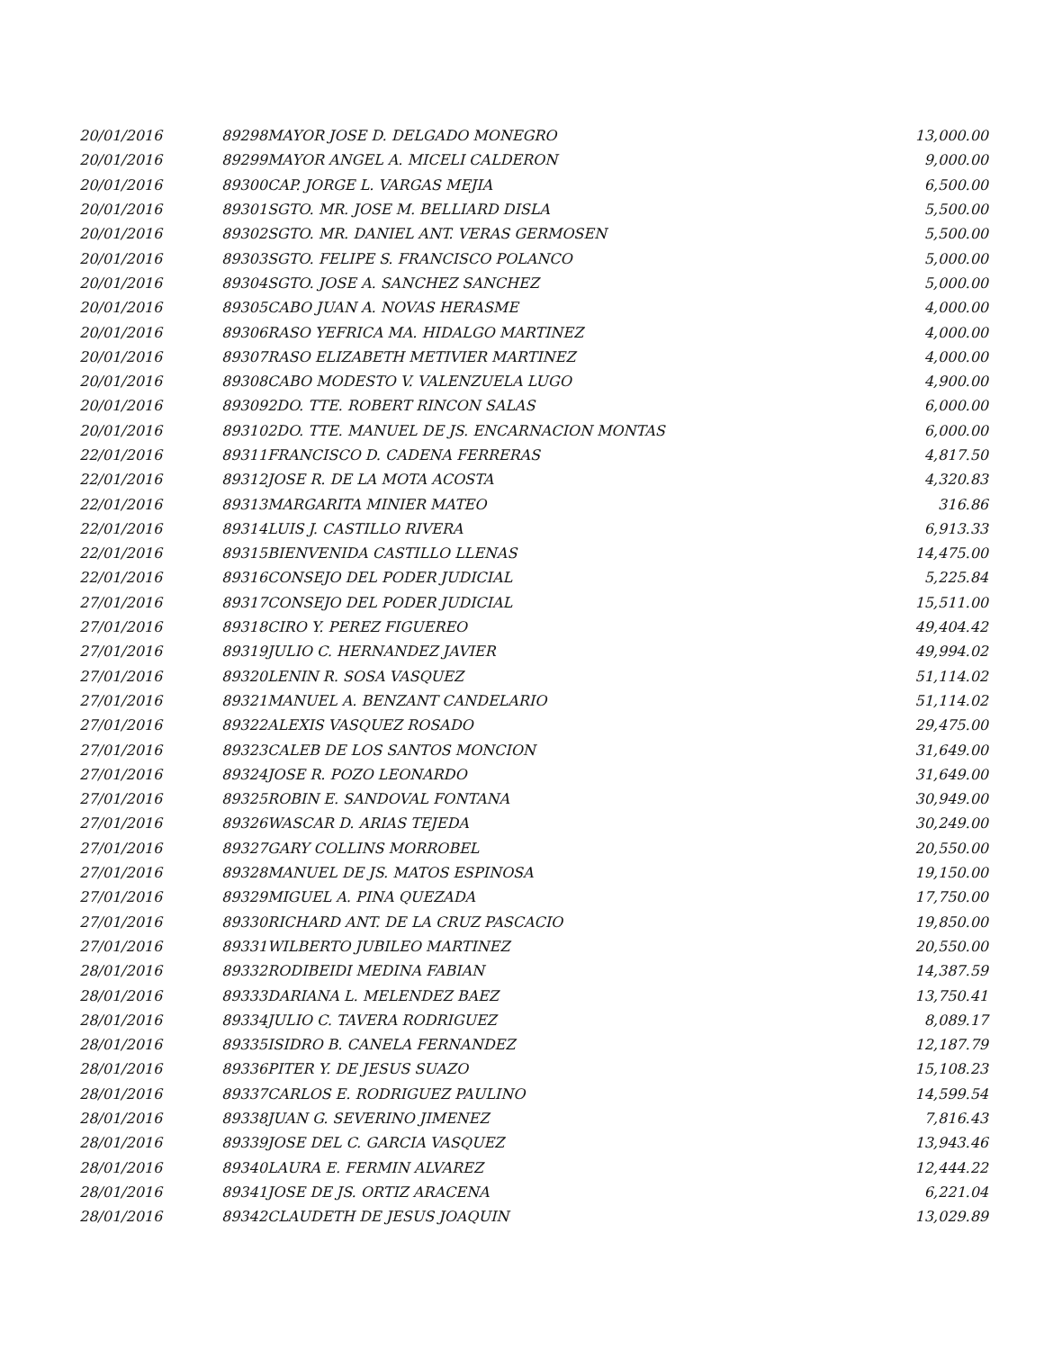| 20/01/2016 | 89298 | MAYOR JOSE D. DELGADO MONEGRO | 13,000.00 |
| 20/01/2016 | 89299 | MAYOR ANGEL A. MICELI CALDERON | 9,000.00 |
| 20/01/2016 | 89300 | CAP. JORGE L. VARGAS MEJIA | 6,500.00 |
| 20/01/2016 | 89301 | SGTO. MR. JOSE M. BELLIARD DISLA | 5,500.00 |
| 20/01/2016 | 89302 | SGTO. MR. DANIEL ANT. VERAS GERMOSEN | 5,500.00 |
| 20/01/2016 | 89303 | SGTO. FELIPE S. FRANCISCO POLANCO | 5,000.00 |
| 20/01/2016 | 89304 | SGTO. JOSE A. SANCHEZ SANCHEZ | 5,000.00 |
| 20/01/2016 | 89305 | CABO JUAN A. NOVAS HERASME | 4,000.00 |
| 20/01/2016 | 89306 | RASO YEFRICA MA. HIDALGO MARTINEZ | 4,000.00 |
| 20/01/2016 | 89307 | RASO ELIZABETH METIVIER MARTINEZ | 4,000.00 |
| 20/01/2016 | 89308 | CABO MODESTO V. VALENZUELA LUGO | 4,900.00 |
| 20/01/2016 | 89309 | 2DO. TTE. ROBERT RINCON SALAS | 6,000.00 |
| 20/01/2016 | 89310 | 2DO. TTE. MANUEL DE JS. ENCARNACION MONTAS | 6,000.00 |
| 22/01/2016 | 89311 | FRANCISCO D. CADENA FERRERAS | 4,817.50 |
| 22/01/2016 | 89312 | JOSE R. DE LA MOTA ACOSTA | 4,320.83 |
| 22/01/2016 | 89313 | MARGARITA MINIER MATEO | 316.86 |
| 22/01/2016 | 89314 | LUIS J. CASTILLO RIVERA | 6,913.33 |
| 22/01/2016 | 89315 | BIENVENIDA CASTILLO LLENAS | 14,475.00 |
| 22/01/2016 | 89316 | CONSEJO DEL PODER JUDICIAL | 5,225.84 |
| 27/01/2016 | 89317 | CONSEJO DEL PODER JUDICIAL | 15,511.00 |
| 27/01/2016 | 89318 | CIRO Y. PEREZ FIGUEREO | 49,404.42 |
| 27/01/2016 | 89319 | JULIO C. HERNANDEZ JAVIER | 49,994.02 |
| 27/01/2016 | 89320 | LENIN R. SOSA VASQUEZ | 51,114.02 |
| 27/01/2016 | 89321 | MANUEL A. BENZANT CANDELARIO | 51,114.02 |
| 27/01/2016 | 89322 | ALEXIS VASQUEZ ROSADO | 29,475.00 |
| 27/01/2016 | 89323 | CALEB DE LOS SANTOS MONCION | 31,649.00 |
| 27/01/2016 | 89324 | JOSE R. POZO LEONARDO | 31,649.00 |
| 27/01/2016 | 89325 | ROBIN E. SANDOVAL FONTANA | 30,949.00 |
| 27/01/2016 | 89326 | WASCAR D. ARIAS TEJEDA | 30,249.00 |
| 27/01/2016 | 89327 | GARY COLLINS MORROBEL | 20,550.00 |
| 27/01/2016 | 89328 | MANUEL DE JS. MATOS ESPINOSA | 19,150.00 |
| 27/01/2016 | 89329 | MIGUEL A. PINA QUEZADA | 17,750.00 |
| 27/01/2016 | 89330 | RICHARD ANT. DE LA CRUZ PASCACIO | 19,850.00 |
| 27/01/2016 | 89331 | WILBERTO JUBILEO MARTINEZ | 20,550.00 |
| 28/01/2016 | 89332 | RODIBEIDI MEDINA FABIAN | 14,387.59 |
| 28/01/2016 | 89333 | DARIANA L. MELENDEZ BAEZ | 13,750.41 |
| 28/01/2016 | 89334 | JULIO C. TAVERA RODRIGUEZ | 8,089.17 |
| 28/01/2016 | 89335 | ISIDRO B. CANELA FERNANDEZ | 12,187.79 |
| 28/01/2016 | 89336 | PITER Y. DE JESUS SUAZO | 15,108.23 |
| 28/01/2016 | 89337 | CARLOS E. RODRIGUEZ PAULINO | 14,599.54 |
| 28/01/2016 | 89338 | JUAN G. SEVERINO JIMENEZ | 7,816.43 |
| 28/01/2016 | 89339 | JOSE DEL C. GARCIA VASQUEZ | 13,943.46 |
| 28/01/2016 | 89340 | LAURA E. FERMIN ALVAREZ | 12,444.22 |
| 28/01/2016 | 89341 | JOSE DE JS. ORTIZ ARACENA | 6,221.04 |
| 28/01/2016 | 89342 | CLAUDETH DE JESUS JOAQUIN | 13,029.89 |